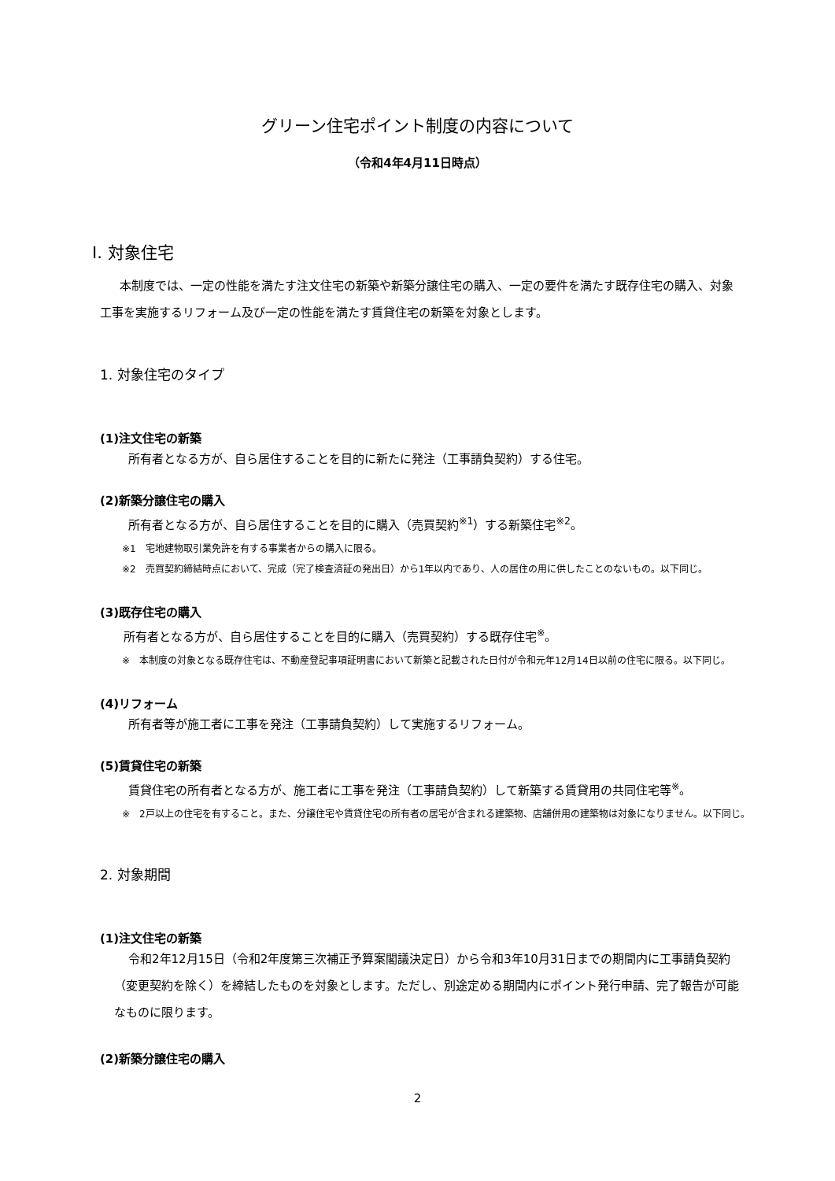グリーン住宅ポイント制度の内容について
（令和4年4月11日時点）
Ⅰ. 対象住宅
本制度では、一定の性能を満たす注文住宅の新築や新築分譲住宅の購入、一定の要件を満たす既存住宅の購入、対象工事を実施するリフォーム及び一定の性能を満たす賃貸住宅の新築を対象とします。
1. 対象住宅のタイプ
(1)注文住宅の新築
所有者となる方が、自ら居住することを目的に新たに発注（工事請負契約）する住宅。
(2)新築分譲住宅の購入
所有者となる方が、自ら居住することを目的に購入（売買契約<sup>※1</sup>）する新築住宅<sup>※2</sup>。
※1　宅地建物取引業免許を有する事業者からの購入に限る。
※2　売買契約締結時点において、完成（完了検査済証の発出日）から1年以内であり、人の居住の用に供したことのないもの。以下同じ。
(3)既存住宅の購入
所有者となる方が、自ら居住することを目的に購入（売買契約）する既存住宅<sup>※</sup>。
※　本制度の対象となる既存住宅は、不動産登記事項証明書において新築と記載された日付が令和元年12月14日以前の住宅に限る。以下同じ。
(4)リフォーム
所有者等が施工者に工事を発注（工事請負契約）して実施するリフォーム。
(5)賃貸住宅の新築
賃貸住宅の所有者となる方が、施工者に工事を発注（工事請負契約）して新築する賃貸用の共同住宅等<sup>※</sup>。
※　2戸以上の住宅を有すること。また、分譲住宅や賃貸住宅の所有者の居宅が含まれる建築物、店舗併用の建築物は対象になりません。以下同じ。
2. 対象期間
(1)注文住宅の新築
令和2年12月15日（令和2年度第三次補正予算案閣議決定日）から令和3年10月31日までの期間内に工事請負契約（変更契約を除く）を締結したものを対象とします。ただし、別途定める期間内にポイント発行申請、完了報告が可能なものに限ります。
(2)新築分譲住宅の購入
2